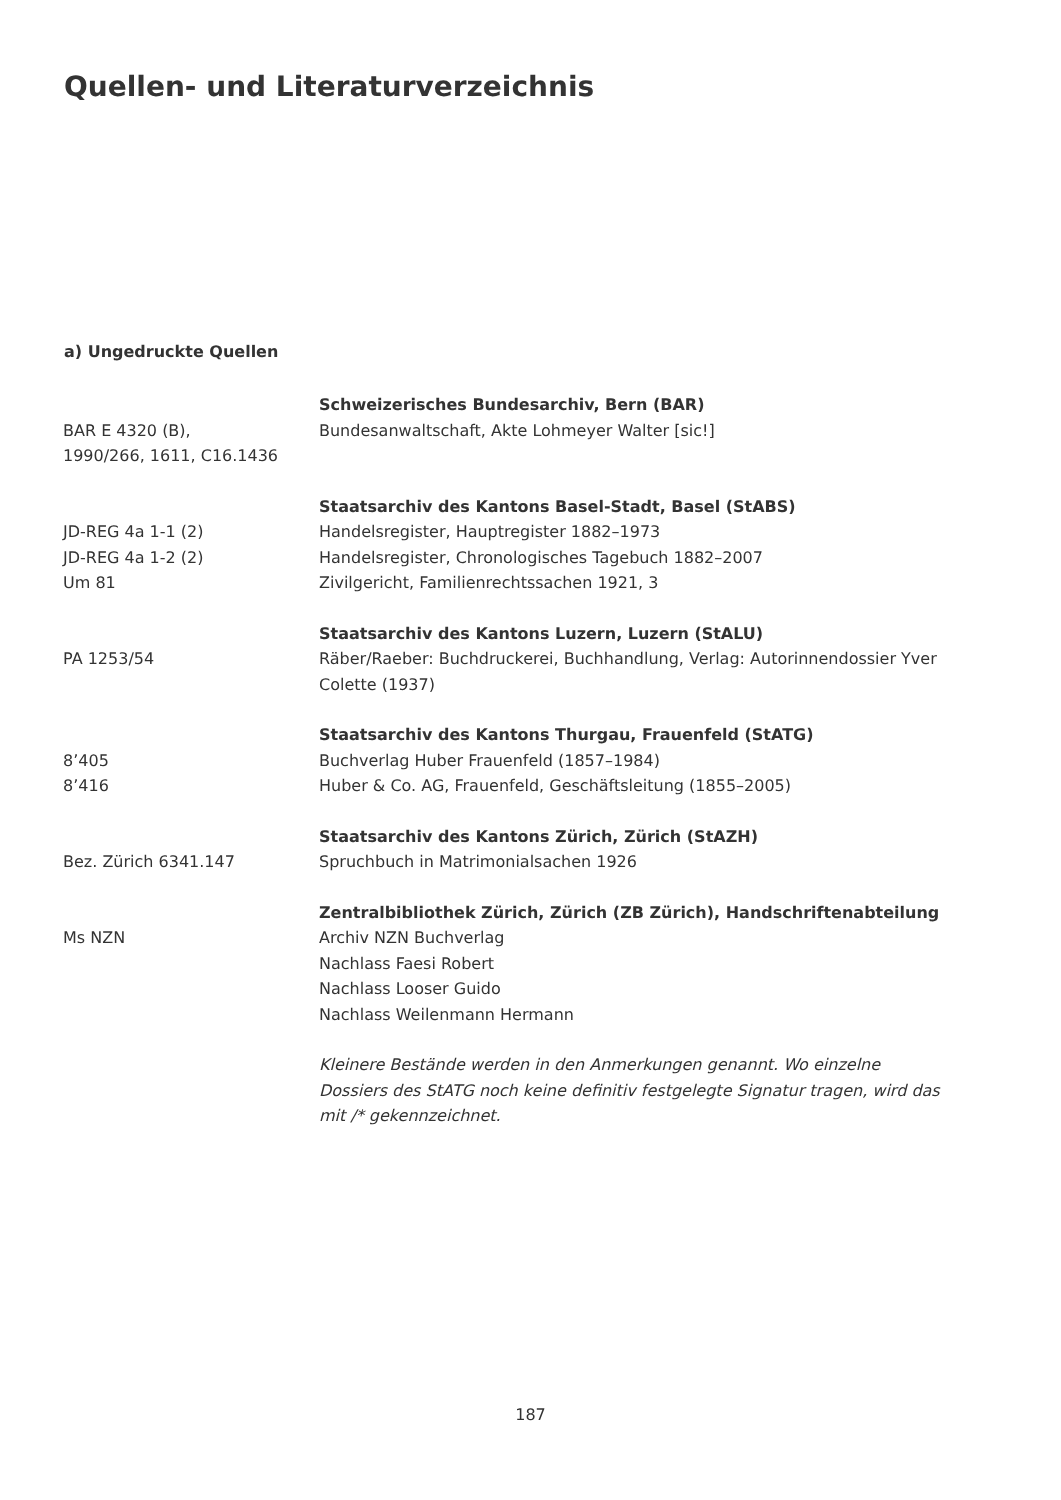Quellen- und Literaturverzeichnis
a) Ungedruckte Quellen
| | Schweizerisches Bundesarchiv, Bern (BAR) |
| BAR E 4320 (B), 1990/266, 1611, C16.1436 | Bundesanwaltschaft, Akte Lohmeyer Walter [sic!] |
| | Staatsarchiv des Kantons Basel-Stadt, Basel (StABS) |
| JD-REG 4a 1-1 (2) | Handelsregister, Hauptregister 1882–1973 |
| JD-REG 4a 1-2 (2) | Handelsregister, Chronologisches Tagebuch 1882–2007 |
| Um 81 | Zivilgericht, Familienrechtssachen 1921, 3 |
| | Staatsarchiv des Kantons Luzern, Luzern (StALU) |
| PA 1253/54 | Räber/Raeber: Buchdruckerei, Buchhandlung, Verlag: Autorinnendossier Yver Colette (1937) |
| | Staatsarchiv des Kantons Thurgau, Frauenfeld (StATG) |
| 8’405 | Buchverlag Huber Frauenfeld (1857–1984) |
| 8’416 | Huber & Co. AG, Frauenfeld, Geschäftsleitung (1855–2005) |
| | Staatsarchiv des Kantons Zürich, Zürich (StAZH) |
| Bez. Zürich 6341.147 | Spruchbuch in Matrimonialsachen 1926 |
| | Zentralbibliothek Zürich, Zürich (ZB Zürich), Handschriftenabteilung |
| Ms NZN | Archiv NZN Buchverlag Nachlass Faesi Robert Nachlass Looser Guido Nachlass Weilenmann Hermann |
| | Kleinere Bestände werden in den Anmerkungen genannt. Wo einzelne Dossiers des StATG noch keine definitiv festgelegte Signatur tragen, wird das mit /* gekennzeichnet. |
187